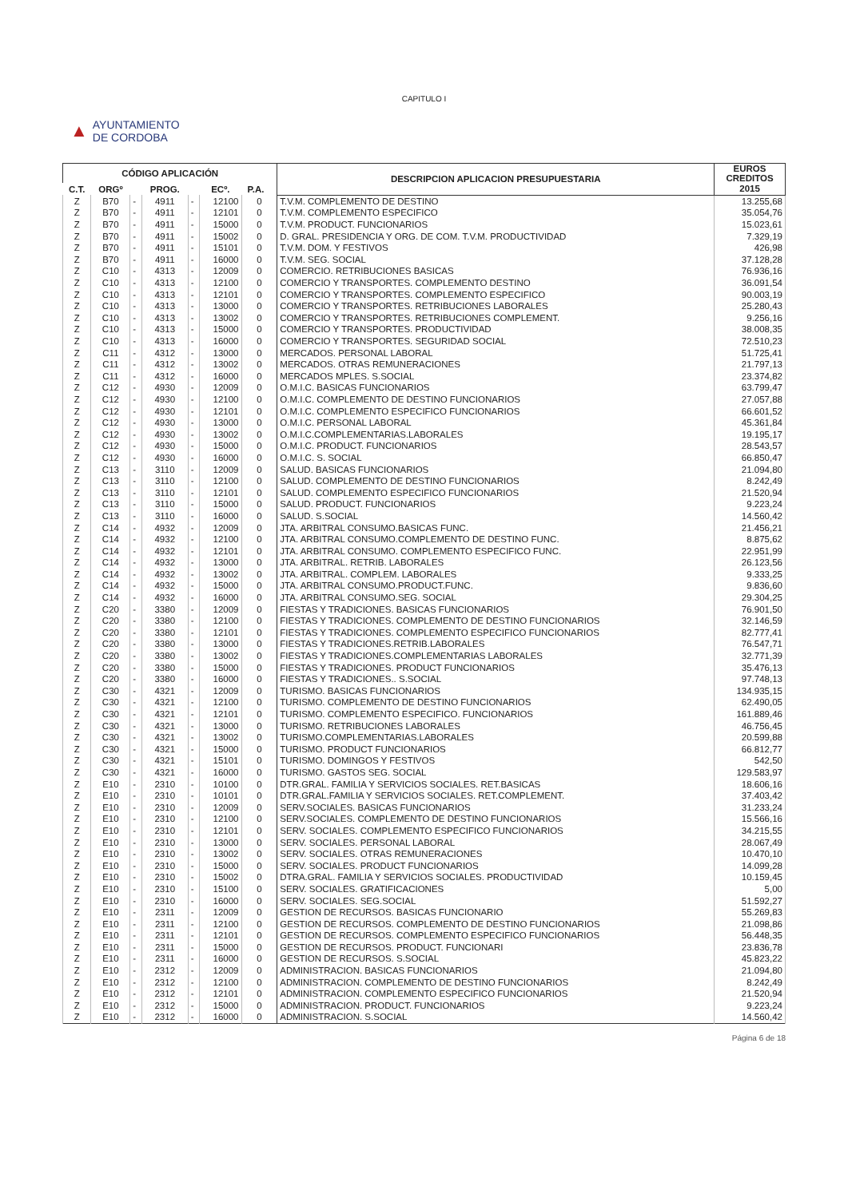CAPITULO I
▲ AYUNTAMIENTO
DE CORDOBA
| CÓDIGO APLICACIÓN | | | | | | | | DESCRIPCION APLICACION PRESUPUESTARIA | EUROS CREDITOS |
| --- | --- | --- | --- | --- | --- | --- | --- | --- | --- |
| C.T. | ORGº | | PROG. | | ECº. | P.A. | | | 2015 |
| Z | B70 | - | 4911 | - | 12100 | 0 | | T.V.M. COMPLEMENTO DE DESTINO | 13.255,68 |
| Z | B70 | - | 4911 | - | 12101 | 0 | | T.V.M. COMPLEMENTO ESPECIFICO | 35.054,76 |
| Z | B70 | - | 4911 | - | 15000 | 0 | | T.V.M. PRODUCT. FUNCIONARIOS | 15.023,61 |
| Z | B70 | - | 4911 | - | 15002 | 0 | | D. GRAL. PRESIDENCIA Y ORG. DE COM. T.V.M. PRODUCTIVIDAD | 7.329,19 |
| Z | B70 | - | 4911 | - | 15101 | 0 | | T.V.M. DOM. Y FESTIVOS | 426,98 |
| Z | B70 | - | 4911 | - | 16000 | 0 | | T.V.M. SEG. SOCIAL | 37.128,28 |
| Z | C10 | - | 4313 | - | 12009 | 0 | | COMERCIO. RETRIBUCIONES BASICAS | 76.936,16 |
| Z | C10 | - | 4313 | - | 12100 | 0 | | COMERCIO Y TRANSPORTES. COMPLEMENTO DESTINO | 36.091,54 |
| Z | C10 | - | 4313 | - | 12101 | 0 | | COMERCIO Y TRANSPORTES. COMPLEMENTO ESPECIFICO | 90.003,19 |
| Z | C10 | - | 4313 | - | 13000 | 0 | | COMERCIO Y TRANSPORTES. RETRIBUCIONES LABORALES | 25.280,43 |
| Z | C10 | - | 4313 | - | 13002 | 0 | | COMERCIO Y TRANSPORTES. RETRIBUCIONES COMPLEMENT. | 9.256,16 |
| Z | C10 | - | 4313 | - | 15000 | 0 | | COMERCIO Y TRANSPORTES. PRODUCTIVIDAD | 38.008,35 |
| Z | C10 | - | 4313 | - | 16000 | 0 | | COMERCIO Y TRANSPORTES. SEGURIDAD SOCIAL | 72.510,23 |
| Z | C11 | - | 4312 | - | 13000 | 0 | | MERCADOS. PERSONAL LABORAL | 51.725,41 |
| Z | C11 | - | 4312 | - | 13002 | 0 | | MERCADOS. OTRAS REMUNERACIONES | 21.797,13 |
| Z | C11 | - | 4312 | - | 16000 | 0 | | MERCADOS MPLES. S.SOCIAL | 23.374,82 |
| Z | C12 | - | 4930 | - | 12009 | 0 | | O.M.I.C. BASICAS FUNCIONARIOS | 63.799,47 |
| Z | C12 | - | 4930 | - | 12100 | 0 | | O.M.I.C. COMPLEMENTO DE DESTINO FUNCIONARIOS | 27.057,88 |
| Z | C12 | - | 4930 | - | 12101 | 0 | | O.M.I.C. COMPLEMENTO ESPECIFICO FUNCIONARIOS | 66.601,52 |
| Z | C12 | - | 4930 | - | 13000 | 0 | | O.M.I.C. PERSONAL LABORAL | 45.361,84 |
| Z | C12 | - | 4930 | - | 13002 | 0 | | O.M.I.C.COMPLEMENTARIAS.LABORALES | 19.195,17 |
| Z | C12 | - | 4930 | - | 15000 | 0 | | O.M.I.C. PRODUCT. FUNCIONARIOS | 28.543,57 |
| Z | C12 | - | 4930 | - | 16000 | 0 | | O.M.I.C. S. SOCIAL | 66.850,47 |
| Z | C13 | - | 3110 | - | 12009 | 0 | | SALUD. BASICAS FUNCIONARIOS | 21.094,80 |
| Z | C13 | - | 3110 | - | 12100 | 0 | | SALUD. COMPLEMENTO DE DESTINO FUNCIONARIOS | 8.242,49 |
| Z | C13 | - | 3110 | - | 12101 | 0 | | SALUD. COMPLEMENTO ESPECIFICO FUNCIONARIOS | 21.520,94 |
| Z | C13 | - | 3110 | - | 15000 | 0 | | SALUD. PRODUCT. FUNCIONARIOS | 9.223,24 |
| Z | C13 | - | 3110 | - | 16000 | 0 | | SALUD. S.SOCIAL | 14.560,42 |
| Z | C14 | - | 4932 | - | 12009 | 0 | | JTA. ARBITRAL CONSUMO.BASICAS FUNC. | 21.456,21 |
| Z | C14 | - | 4932 | - | 12100 | 0 | | JTA. ARBITRAL CONSUMO.COMPLEMENTO DE DESTINO FUNC. | 8.875,62 |
| Z | C14 | - | 4932 | - | 12101 | 0 | | JTA. ARBITRAL CONSUMO. COMPLEMENTO ESPECIFICO FUNC. | 22.951,99 |
| Z | C14 | - | 4932 | - | 13000 | 0 | | JTA. ARBITRAL. RETRIB. LABORALES | 26.123,56 |
| Z | C14 | - | 4932 | - | 13002 | 0 | | JTA. ARBITRAL. COMPLEM. LABORALES | 9.333,25 |
| Z | C14 | - | 4932 | - | 15000 | 0 | | JTA. ARBITRAL CONSUMO.PRODUCT.FUNC. | 9.836,60 |
| Z | C14 | - | 4932 | - | 16000 | 0 | | JTA. ARBITRAL CONSUMO.SEG. SOCIAL | 29.304,25 |
| Z | C20 | - | 3380 | - | 12009 | 0 | | FIESTAS Y TRADICIONES. BASICAS FUNCIONARIOS | 76.901,50 |
| Z | C20 | - | 3380 | - | 12100 | 0 | | FIESTAS Y TRADICIONES. COMPLEMENTO DE DESTINO FUNCIONARIOS | 32.146,59 |
| Z | C20 | - | 3380 | - | 12101 | 0 | | FIESTAS Y TRADICIONES. COMPLEMENTO ESPECIFICO FUNCIONARIOS | 82.777,41 |
| Z | C20 | - | 3380 | - | 13000 | 0 | | FIESTAS Y TRADICIONES.RETRIB.LABORALES | 76.547,71 |
| Z | C20 | - | 3380 | - | 13002 | 0 | | FIESTAS Y TRADICIONES.COMPLEMENTARIAS LABORALES | 32.771,39 |
| Z | C20 | - | 3380 | - | 15000 | 0 | | FIESTAS Y TRADICIONES. PRODUCT FUNCIONARIOS | 35.476,13 |
| Z | C20 | - | 3380 | - | 16000 | 0 | | FIESTAS Y TRADICIONES.. S.SOCIAL | 97.748,13 |
| Z | C30 | - | 4321 | - | 12009 | 0 | | TURISMO. BASICAS FUNCIONARIOS | 134.935,15 |
| Z | C30 | - | 4321 | - | 12100 | 0 | | TURISMO. COMPLEMENTO DE DESTINO FUNCIONARIOS | 62.490,05 |
| Z | C30 | - | 4321 | - | 12101 | 0 | | TURISMO. COMPLEMENTO ESPECIFICO. FUNCIONARIOS | 161.889,46 |
| Z | C30 | - | 4321 | - | 13000 | 0 | | TURISMO. RETRIBUCIONES LABORALES | 46.756,45 |
| Z | C30 | - | 4321 | - | 13002 | 0 | | TURISMO.COMPLEMENTARIAS.LABORALES | 20.599,88 |
| Z | C30 | - | 4321 | - | 15000 | 0 | | TURISMO. PRODUCT FUNCIONARIOS | 66.812,77 |
| Z | C30 | - | 4321 | - | 15101 | 0 | | TURISMO. DOMINGOS Y FESTIVOS | 542,50 |
| Z | C30 | - | 4321 | - | 16000 | 0 | | TURISMO. GASTOS SEG. SOCIAL | 129.583,97 |
| Z | E10 | - | 2310 | - | 10100 | 0 | | DTR.GRAL. FAMILIA Y SERVICIOS SOCIALES. RET.BASICAS | 18.606,16 |
| Z | E10 | - | 2310 | - | 10101 | 0 | | DTR.GRAL.FAMILIA Y SERVICIOS SOCIALES. RET.COMPLEMENT. | 37.403,42 |
| Z | E10 | - | 2310 | - | 12009 | 0 | | SERV.SOCIALES. BASICAS FUNCIONARIOS | 31.233,24 |
| Z | E10 | - | 2310 | - | 12100 | 0 | | SERV.SOCIALES. COMPLEMENTO DE DESTINO FUNCIONARIOS | 15.566,16 |
| Z | E10 | - | 2310 | - | 12101 | 0 | | SERV. SOCIALES. COMPLEMENTO ESPECIFICO FUNCIONARIOS | 34.215,55 |
| Z | E10 | - | 2310 | - | 13000 | 0 | | SERV. SOCIALES. PERSONAL LABORAL | 28.067,49 |
| Z | E10 | - | 2310 | - | 13002 | 0 | | SERV. SOCIALES. OTRAS REMUNERACIONES | 10.470,10 |
| Z | E10 | - | 2310 | - | 15000 | 0 | | SERV. SOCIALES. PRODUCT FUNCIONARIOS | 14.099,28 |
| Z | E10 | - | 2310 | - | 15002 | 0 | | DTRA.GRAL. FAMILIA Y SERVICIOS SOCIALES. PRODUCTIVIDAD | 10.159,45 |
| Z | E10 | - | 2310 | - | 15100 | 0 | | SERV. SOCIALES. GRATIFICACIONES | 5,00 |
| Z | E10 | - | 2310 | - | 16000 | 0 | | SERV. SOCIALES. SEG.SOCIAL | 51.592,27 |
| Z | E10 | - | 2311 | - | 12009 | 0 | | GESTION DE RECURSOS. BASICAS FUNCIONARIO | 55.269,83 |
| Z | E10 | - | 2311 | - | 12100 | 0 | | GESTION DE RECURSOS. COMPLEMENTO DE DESTINO FUNCIONARIOS | 21.098,86 |
| Z | E10 | - | 2311 | - | 12101 | 0 | | GESTION DE RECURSOS. COMPLEMENTO ESPECIFICO FUNCIONARIOS | 56.448,35 |
| Z | E10 | - | 2311 | - | 15000 | 0 | | GESTION DE RECURSOS. PRODUCT. FUNCIONARI | 23.836,78 |
| Z | E10 | - | 2311 | - | 16000 | 0 | | GESTION DE RECURSOS. S.SOCIAL | 45.823,22 |
| Z | E10 | - | 2312 | - | 12009 | 0 | | ADMINISTRACION. BASICAS FUNCIONARIOS | 21.094,80 |
| Z | E10 | - | 2312 | - | 12100 | 0 | | ADMINISTRACION. COMPLEMENTO DE DESTINO FUNCIONARIOS | 8.242,49 |
| Z | E10 | - | 2312 | - | 12101 | 0 | | ADMINISTRACION. COMPLEMENTO ESPECIFICO FUNCIONARIOS | 21.520,94 |
| Z | E10 | - | 2312 | - | 15000 | 0 | | ADMINISTRACION. PRODUCT. FUNCIONARIOS | 9.223,24 |
| Z | E10 | - | 2312 | - | 16000 | 0 | | ADMINISTRACION. S.SOCIAL | 14.560,42 |
Página 6 de 18